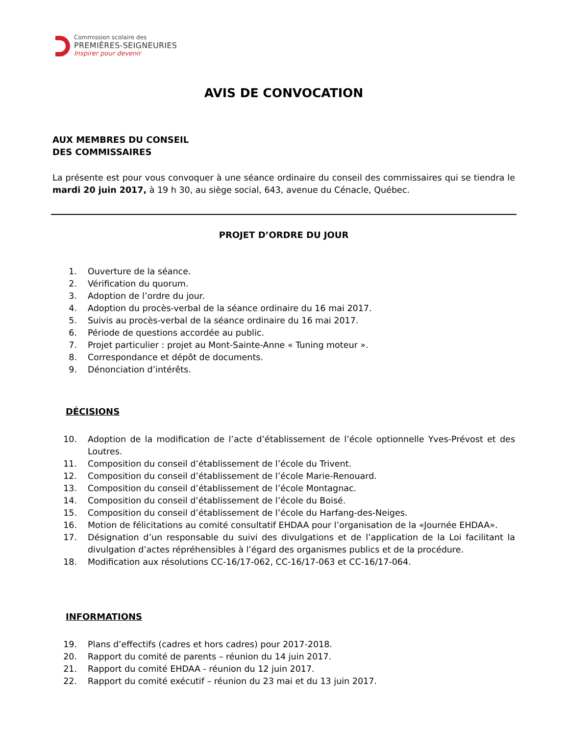Commission scolaire des
PREMIÈRES-SEIGNEURIES
Inspirer pour devenir
AVIS DE CONVOCATION
AUX MEMBRES DU CONSEIL
DES COMMISSAIRES
La présente est pour vous convoquer à une séance ordinaire du conseil des commissaires qui se tiendra le mardi 20 juin 2017, à 19 h 30, au siège social, 643, avenue du Cénacle, Québec.
PROJET D’ORDRE DU JOUR
1. Ouverture de la séance.
2. Vérification du quorum.
3. Adoption de l’ordre du jour.
4. Adoption du procès-verbal de la séance ordinaire du 16 mai 2017.
5. Suivis au procès-verbal de la séance ordinaire du 16 mai 2017.
6. Période de questions accordée au public.
7. Projet particulier : projet au Mont-Sainte-Anne « Tuning moteur ».
8. Correspondance et dépôt de documents.
9. Dénonciation d’intérêts.
DÉCISIONS
10. Adoption de la modification de l’acte d’établissement de l’école optionnelle Yves-Prévost et des Loutres.
11. Composition du conseil d’établissement de l’école du Trivent.
12. Composition du conseil d’établissement de l’école Marie-Renouard.
13. Composition du conseil d’établissement de l’école Montagnac.
14. Composition du conseil d’établissement de l’école du Boisé.
15. Composition du conseil d’établissement de l’école du Harfang-des-Neiges.
16. Motion de félicitations au comité consultatif EHDAA pour l’organisation de la «Journée EHDAA».
17. Désignation d’un responsable du suivi des divulgations et de l’application de la Loi facilitant la divulgation d’actes répréhensibles à l’égard des organismes publics et de la procédure.
18. Modification aux résolutions CC-16/17-062, CC-16/17-063 et CC-16/17-064.
INFORMATIONS
19. Plans d’effectifs (cadres et hors cadres) pour 2017-2018.
20. Rapport du comité de parents – réunion du 14 juin 2017.
21. Rapport du comité EHDAA - réunion du 12 juin 2017.
22. Rapport du comité exécutif – réunion du 23 mai et du 13 juin 2017.